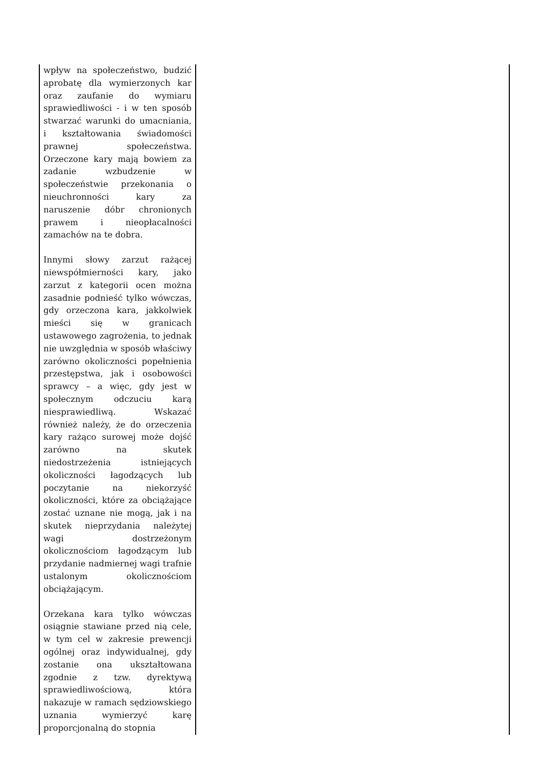| wpływ na społeczeństwo, budzić aprobatę dla wymierzonych kar oraz zaufanie do wymiaru sprawiedliwości - i w ten sposób stwarzać warunki do umacniania, i kształtowania świadomości prawnej społeczeństwa. Orzeczone kary mają bowiem za zadanie wzbudzenie w społeczeństwie przekonania o nieuchronności kary za naruszenie dóbr chronionych prawem i nieopłacalności zamachów na te dobra. Innymi słowy zarzut rażącej niewspółmierności kary, jako zarzut z kategorii ocen można zasadnie podnieść tylko wówczas, gdy orzeczona kara, jakkolwiek mieści się w granicach ustawowego zagrożenia, to jednak nie uwzględnia w sposób właściwy zarówno okoliczności popełnienia przestępstwa, jak i osobowości sprawcy – a więc, gdy jest w społecznym odczuciu karą niesprawiedliwą. Wskazać również należy, że do orzeczenia kary rażąco surowej może dojść zarówno na skutek niedostrzeżenia istniejących okoliczności łagodzących lub poczytanie na niekorzyść okoliczności, które za obciążające zostać uznane nie mogą, jak i na skutek nieprzydania należytej wagi dostrzeżonym okolicznościom łagodzącym lub przydanie nadmiernej wagi trafnie ustalonym okolicznościom obciążającym. Orzekana kara tylko wówczas osiągnie stawiane przed nią cele, w tym cel w zakresie prewencji ogólnej oraz indywidualnej, gdy zostanie ona ukształtowana zgodnie z tzw. dyrektywą sprawiedliwościową, która nakazuje w ramach sędziowskiego uznania wymierzyć karę proporcjonalną do stopnia | |